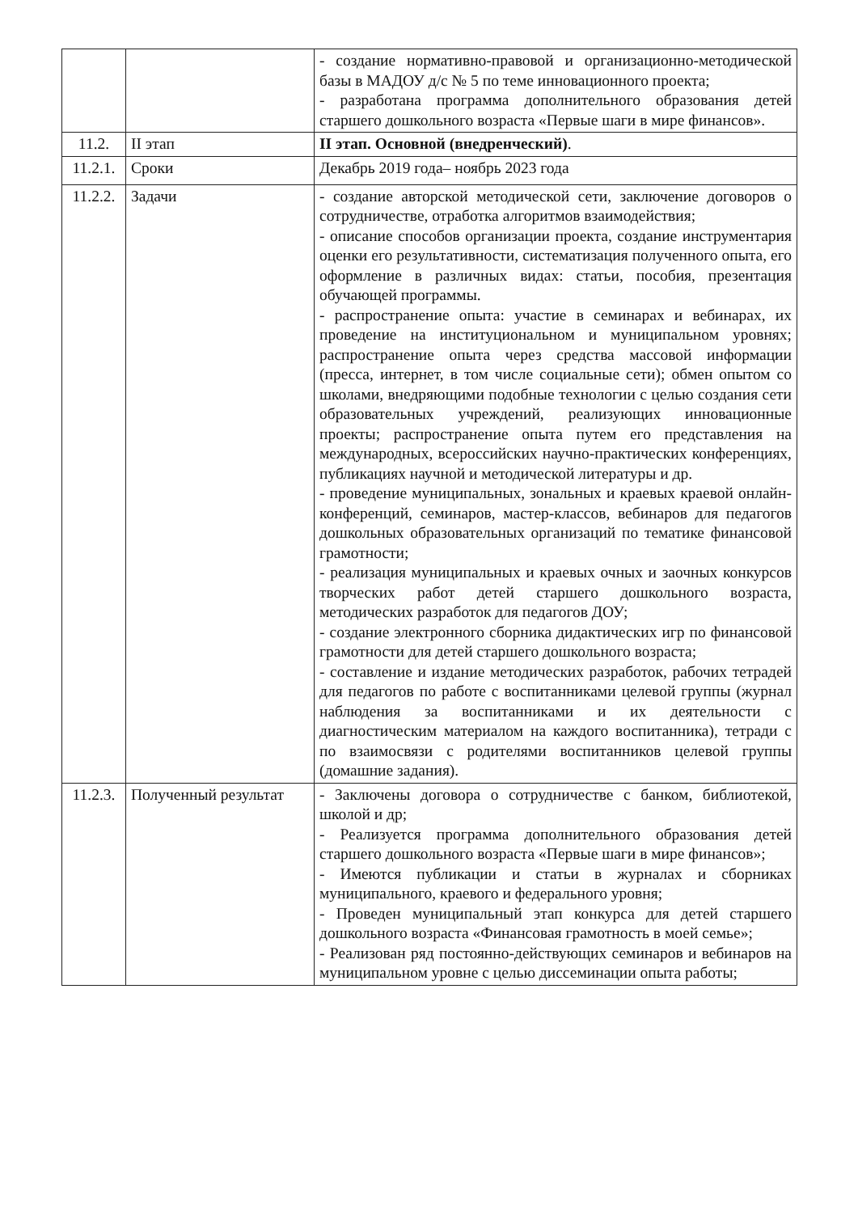| | | - создание нормативно-правовой и организационно-методической базы в МАДОУ д/с № 5 по теме инновационного проекта; - разработана программа дополнительного образования детей старшего дошкольного возраста «Первые шаги в мире финансов». |
| 11.2. | II этап | II этап. Основной (внедренческий) . |
| 11.2.1. | Сроки | Декабрь 2019 года– ноябрь 2023 года |
| 11.2.2. | Задачи | - создание авторской методической сети, заключение договоров о сотрудничестве, отработка алгоритмов взаимодействия; - описание способов организации проекта, создание инструментария оценки его результативности, систематизация полученного опыта, его оформление в различных видах: статьи, пособия, презентация обучающей программы. - распространение опыта: участие в семинарах и вебинарах, их проведение на институциональном и муниципальном уровнях; распространение опыта через средства массовой информации (пресса, интернет, в том числе социальные сети); обмен опытом со школами, внедряющими подобные технологии с целью создания сети образовательных учреждений, реализующих инновационные проекты; распространение опыта путем его представления на международных, всероссийских научно-практических конференциях, публикациях научной и методической литературы и др. - проведение муниципальных, зональных и краевых краевой онлайн-конференций, семинаров, мастер-классов, вебинаров для педагогов дошкольных образовательных организаций по тематике финансовой грамотности; - реализация муниципальных и краевых очных и заочных конкурсов творческих работ детей старшего дошкольного возраста, методических разработок для педагогов ДОУ; - создание электронного сборника дидактических игр по финансовой грамотности для детей старшего дошкольного возраста; - составление и издание методических разработок, рабочих тетрадей для педагогов по работе с воспитанниками целевой группы (журнал наблюдения за воспитанниками и их деятельности с диагностическим материалом на каждого воспитанника), тетради с по взаимосвязи с родителями воспитанников целевой группы (домашние задания). |
| 11.2.3. | Полученный результат | - Заключены договора о сотрудничестве с банком, библиотекой, школой и др; - Реализуется программа дополнительного образования детей старшего дошкольного возраста «Первые шаги в мире финансов»; - Имеются публикации и статьи в журналах и сборниках муниципального, краевого и федерального уровня; - Проведен муниципальный этап конкурса для детей старшего дошкольного возраста «Финансовая грамотность в моей семье»; - Реализован ряд постоянно-действующих семинаров и вебинаров на муниципальном уровне с целью диссеминации опыта работы; |